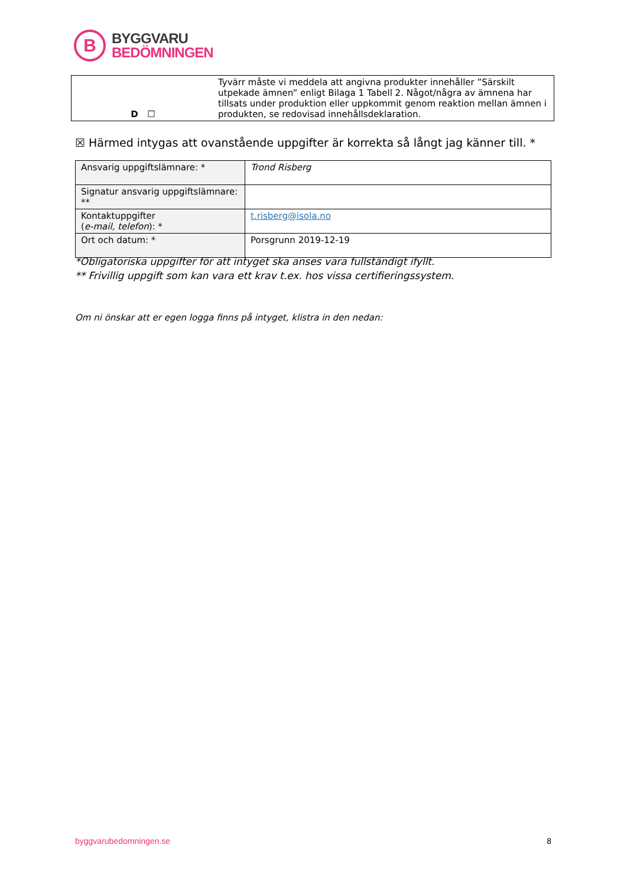B
BYGGVARU
BEDÖMNINGEN
| D ☐ | Tyvärr måste vi meddela att angivna produkter innehåller ”Särskilt utpekade ämnen” enligt Bilaga 1 Tabell 2. Något/några av ämnena har tillsats under produktion eller uppkommit genom reaktion mellan ämnen i produkten, se redovisad innehållsdeklaration. |
☒ Härmed intygas att ovanstående uppgifter är korrekta så långt jag känner till. *
| Ansvarig uppgiftslämnare: * | Trond Risberg |
| Signatur ansvarig uppgiftslämnare: ** | |
| Kontaktuppgifter ( e-mail, telefon ): * | t.risberg@isola.no |
| Ort och datum: * | Porsgrunn 2019-12-19 |
*Obligatoriska uppgifter för att intyget ska anses vara fullständigt ifyllt.
** Frivillig uppgift som kan vara ett krav t.ex. hos vissa certifieringssystem.
Om ni önskar att er egen logga finns på intyget, klistra in den nedan:
byggvarubedomningen.se 8